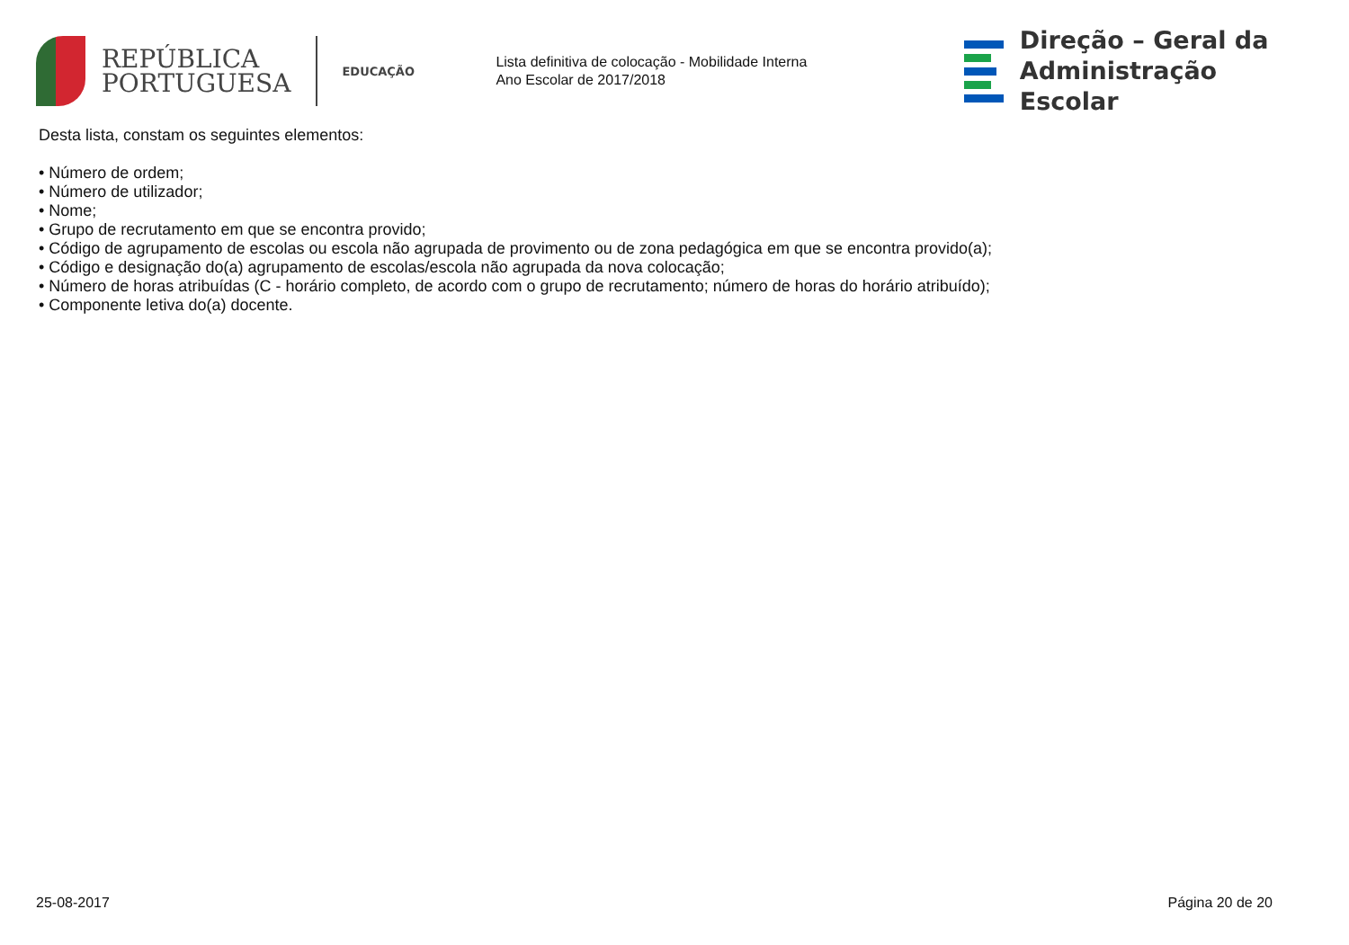REPÚBLICA
PORTUGUESA
EDUCAÇÃO
Lista definitiva de colocação - Mobilidade Interna
Ano Escolar de 2017/2018
Direção – Geral da
Administração Escolar
Desta lista, constam os seguintes elementos:
• Número de ordem;
• Número de utilizador;
• Nome;
• Grupo de recrutamento em que se encontra provido;
• Código de agrupamento de escolas ou escola não agrupada de provimento ou de zona pedagógica em que se encontra provido(a);
• Código e designação do(a) agrupamento de escolas/escola não agrupada da nova colocação;
• Número de horas atribuídas (C - horário completo, de acordo com o grupo de recrutamento; número de horas do horário atribuído);
• Componente letiva do(a) docente.
25-08-2017 Página 20 de 20